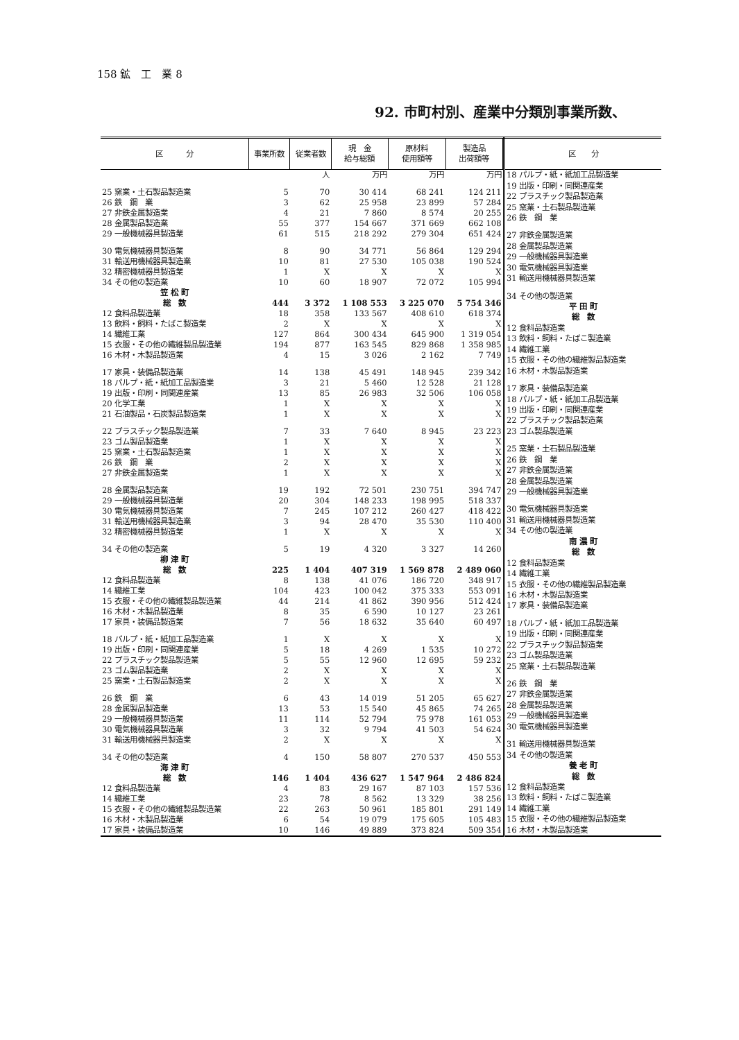158 鉱　工　業 8
92. 市町村別、産業中分類別事業所数、
| 区 分 | 事業所数 | 従業者数 | 現 金 給与総額 | 原材料 使用額等 | 製造品 出荷額等 |
| --- | --- | --- | --- | --- | --- |
| | | 人 | 万円 | 万円 | 万円 |
| 25 窯業・土石製品製造業 | 5 | 70 | 30 414 | 68 241 | 124 211 |
| 26 鉄 鋼 業 | 3 | 62 | 25 958 | 23 899 | 57 284 |
| 27 非鉄金属製造業 | 4 | 21 | 7 860 | 8 574 | 20 255 |
| 28 金属製品製造業 | 55 | 377 | 154 667 | 371 669 | 662 108 |
| 29 一般機械器具製造業 | 61 | 515 | 218 292 | 279 304 | 651 424 |
| 30 電気機械器具製造業 | 8 | 90 | 34 771 | 56 864 | 129 294 |
| 31 輸送用機械器具製造業 | 10 | 81 | 27 530 | 105 038 | 190 524 |
| 32 精密機械器具製造業 | 1 | X | X | X | X |
| 34 その他の製造業 | 10 | 60 | 18 907 | 72 072 | 105 994 |
| 笠 松 町 | | | | | |
| 総 数 | 444 | 3 372 | 1 108 553 | 3 225 070 | 5 754 346 |
| 12 食料品製造業 | 18 | 358 | 133 567 | 408 610 | 618 374 |
| 13 飲料・飼料・たばこ製造業 | 2 | X | X | X | X |
| 14 繊維工業 | 127 | 864 | 300 434 | 645 900 | 1 319 054 |
| 15 衣服・その他の繊維製品製造業 | 194 | 877 | 163 545 | 829 868 | 1 358 985 |
| 16 木材・木製品製造業 | 4 | 15 | 3 026 | 2 162 | 7 749 |
| 17 家具・装備品製造業 | 14 | 138 | 45 491 | 148 945 | 239 342 |
| 18 パルプ・紙・紙加工品製造業 | 3 | 21 | 5 460 | 12 528 | 21 128 |
| 19 出版・印刷・同関連産業 | 13 | 85 | 26 983 | 32 506 | 106 058 |
| 20 化学工業 | 1 | X | X | X | X |
| 21 石油製品・石炭製品製造業 | 1 | X | X | X | X |
| 22 プラスチック製品製造業 | 7 | 33 | 7 640 | 8 945 | 23 223 |
| 23 ゴム製品製造業 | 1 | X | X | X | X |
| 25 窯業・土石製品製造業 | 1 | X | X | X | X |
| 26 鉄 鋼 業 | 2 | X | X | X | X |
| 27 非鉄金属製造業 | 1 | X | X | X | X |
| 28 金属製品製造業 | 19 | 192 | 72 501 | 230 751 | 394 747 |
| 29 一般機械器具製造業 | 20 | 304 | 148 233 | 198 995 | 518 337 |
| 30 電気機械器具製造業 | 7 | 245 | 107 212 | 260 427 | 418 422 |
| 31 輸送用機械器具製造業 | 3 | 94 | 28 470 | 35 530 | 110 400 |
| 32 精密機械器具製造業 | 1 | X | X | X | X |
| 34 その他の製造業 | 5 | 19 | 4 320 | 3 327 | 14 260 |
| 柳 津 町 | | | | | |
| 総 数 | 225 | 1 404 | 407 319 | 1 569 878 | 2 489 060 |
| 12 食料品製造業 | 8 | 138 | 41 076 | 186 720 | 348 917 |
| 14 繊維工業 | 104 | 423 | 100 042 | 375 333 | 553 091 |
| 15 衣服・その他の繊維製品製造業 | 44 | 214 | 41 862 | 390 956 | 512 424 |
| 16 木材・木製品製造業 | 8 | 35 | 6 590 | 10 127 | 23 261 |
| 17 家具・装備品製造業 | 7 | 56 | 18 632 | 35 640 | 60 497 |
| 18 パルプ・紙・紙加工品製造業 | 1 | X | X | X | X |
| 19 出版・印刷・同関連産業 | 5 | 18 | 4 269 | 1 535 | 10 272 |
| 22 プラスチック製品製造業 | 5 | 55 | 12 960 | 12 695 | 59 232 |
| 23 ゴム製品製造業 | 2 | X | X | X | X |
| 25 窯業・土石製品製造業 | 2 | X | X | X | X |
| 26 鉄 鋼 業 | 6 | 43 | 14 019 | 51 205 | 65 627 |
| 28 金属製品製造業 | 13 | 53 | 15 540 | 45 865 | 74 265 |
| 29 一般機械器具製造業 | 11 | 114 | 52 794 | 75 978 | 161 053 |
| 30 電気機械器具製造業 | 3 | 32 | 9 794 | 41 503 | 54 624 |
| 31 輸送用機械器具製造業 | 2 | X | X | X | X |
| 34 その他の製造業 | 4 | 150 | 58 807 | 270 537 | 450 553 |
| 海 津 町 | | | | | |
| 総 数 | 146 | 1 404 | 436 627 | 1 547 964 | 2 486 824 |
| 12 食料品製造業 | 4 | 83 | 29 167 | 87 103 | 157 536 |
| 14 繊維工業 | 23 | 78 | 8 562 | 13 329 | 38 256 |
| 15 衣服・その他の繊維製品製造業 | 22 | 263 | 50 961 | 185 801 | 291 149 |
| 16 木材・木製品製造業 | 6 | 54 | 19 079 | 175 605 | 105 483 |
| 17 家具・装備品製造業 | 10 | 146 | 49 889 | 373 824 | 509 354 |
| 区 分 |
| --- |
| 18 パルプ・紙・紙加工品製造業 |
| 19 出版・印刷・同関連産業 |
| 22 プラスチック製品製造業 |
| 25 窯業・土石製品製造業 |
| 26 鉄 鋼 業 |
| 27 非鉄金属製造業 |
| 28 金属製品製造業 |
| 29 一般機械器具製造業 |
| 30 電気機械器具製造業 |
| 31 輸送用機械器具製造業 |
| 34 その他の製造業 |
| 平 田 町 |
| 総 数 |
| 12 食料品製造業 |
| 13 飲料・飼料・たばこ製造業 |
| 14 繊維工業 |
| 15 衣服・その他の繊維製品製造業 |
| 16 木材・木製品製造業 |
| 17 家具・装備品製造業 |
| 18 パルプ・紙・紙加工品製造業 |
| 19 出版・印刷・同関連産業 |
| 22 プラスチック製品製造業 |
| 23 ゴム製品製造業 |
| 25 窯業・土石製品製造業 |
| 26 鉄 鋼 業 |
| 27 非鉄金属製造業 |
| 28 金属製品製造業 |
| 29 一般機械器具製造業 |
| 30 電気機械器具製造業 |
| 31 輸送用機械器具製造業 |
| 34 その他の製造業 |
| 南 濃 町 |
| 総 数 |
| 12 食料品製造業 |
| 14 繊維工業 |
| 15 衣服・その他の繊維製品製造業 |
| 16 木材・木製品製造業 |
| 17 家具・装備品製造業 |
| 18 パルプ・紙・紙加工品製造業 |
| 19 出版・印刷・同関連産業 |
| 22 プラスチック製品製造業 |
| 23 ゴム製品製造業 |
| 25 窯業・土石製品製造業 |
| 26 鉄 鋼 業 |
| 27 非鉄金属製造業 |
| 28 金属製品製造業 |
| 29 一般機械器具製造業 |
| 30 電気機械器具製造業 |
| 31 輸送用機械器具製造業 |
| 34 その他の製造業 |
| 養 老 町 |
| 総 数 |
| 12 食料品製造業 |
| 13 飲料・飼料・たばこ製造業 |
| 14 繊維工業 |
| 15 衣服・その他の繊維製品製造業 |
| 16 木材・木製品製造業 |